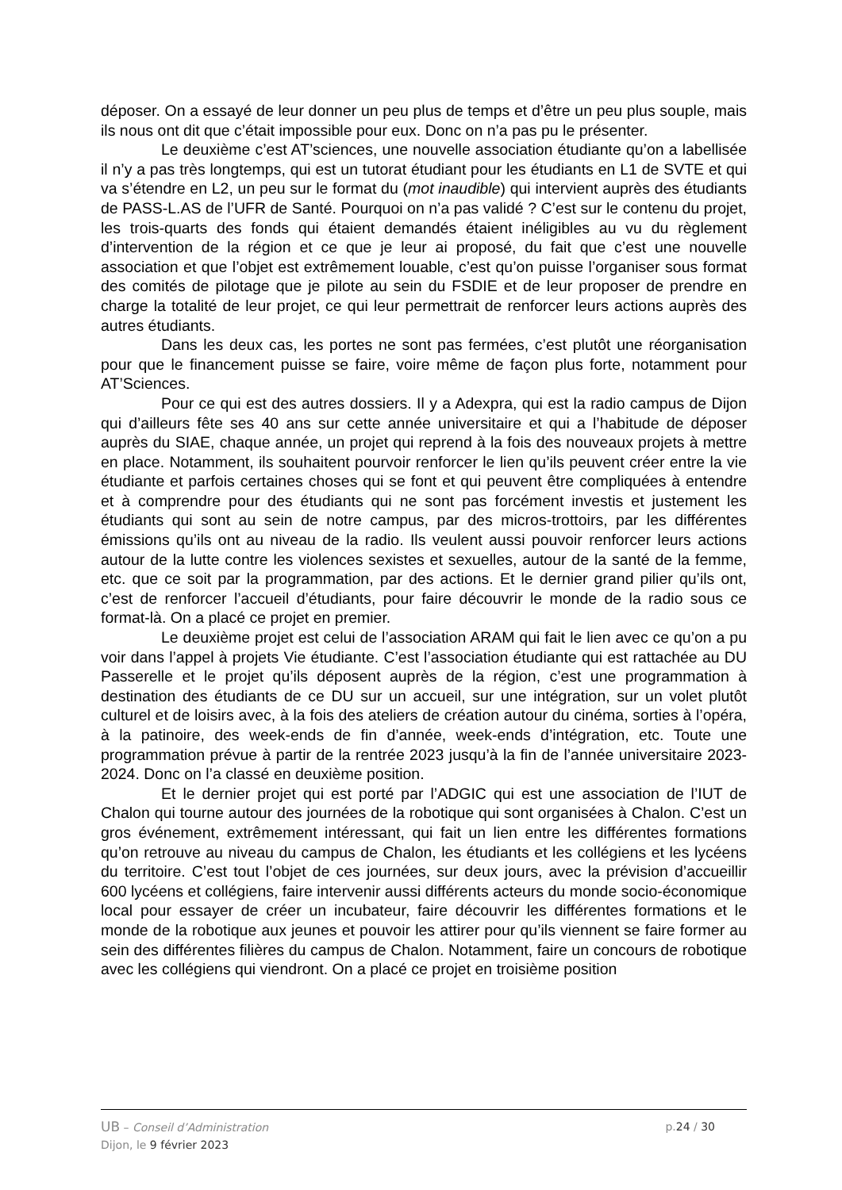déposer. On a essayé de leur donner un peu plus de temps et d’être un peu plus souple, mais ils nous ont dit que c’était impossible pour eux. Donc on n’a pas pu le présenter.
Le deuxième c’est AT’sciences, une nouvelle association étudiante qu’on a labellisée il n’y a pas très longtemps, qui est un tutorat étudiant pour les étudiants en L1 de SVTE et qui va s’étendre en L2, un peu sur le format du (mot inaudible) qui intervient auprès des étudiants de PASS-L.AS de l’UFR de Santé. Pourquoi on n’a pas validé ? C’est sur le contenu du projet, les trois-quarts des fonds qui étaient demandés étaient inéligibles au vu du règlement d’intervention de la région et ce que je leur ai proposé, du fait que c’est une nouvelle association et que l’objet est extrêmement louable, c’est qu’on puisse l’organiser sous format des comités de pilotage que je pilote au sein du FSDIE et de leur proposer de prendre en charge la totalité de leur projet, ce qui leur permettrait de renforcer leurs actions auprès des autres étudiants.
Dans les deux cas, les portes ne sont pas fermées, c’est plutôt une réorganisation pour que le financement puisse se faire, voire même de façon plus forte, notamment pour AT’Sciences.
Pour ce qui est des autres dossiers. Il y a Adexpra, qui est la radio campus de Dijon qui d’ailleurs fête ses 40 ans sur cette année universitaire et qui a l’habitude de déposer auprès du SIAE, chaque année, un projet qui reprend à la fois des nouveaux projets à mettre en place. Notamment, ils souhaitent pourvoir renforcer le lien qu’ils peuvent créer entre la vie étudiante et parfois certaines choses qui se font et qui peuvent être compliquées à entendre et à comprendre pour des étudiants qui ne sont pas forcément investis et justement les étudiants qui sont au sein de notre campus, par des micros-trottoirs, par les différentes émissions qu’ils ont au niveau de la radio. Ils veulent aussi pouvoir renforcer leurs actions autour de la lutte contre les violences sexistes et sexuelles, autour de la santé de la femme, etc. que ce soit par la programmation, par des actions. Et le dernier grand pilier qu’ils ont, c’est de renforcer l’accueil d’étudiants, pour faire découvrir le monde de la radio sous ce format-là. On a placé ce projet en premier.
Le deuxième projet est celui de l’association ARAM qui fait le lien avec ce qu’on a pu voir dans l’appel à projets Vie étudiante. C’est l’association étudiante qui est rattachée au DU Passerelle et le projet qu’ils déposent auprès de la région, c’est une programmation à destination des étudiants de ce DU sur un accueil, sur une intégration, sur un volet plutôt culturel et de loisirs avec, à la fois des ateliers de création autour du cinéma, sorties à l’opéra, à la patinoire, des week-ends de fin d’année, week-ends d’intégration, etc. Toute une programmation prévue à partir de la rentrée 2023 jusqu’à la fin de l’année universitaire 2023-2024. Donc on l’a classé en deuxième position.
Et le dernier projet qui est porté par l’ADGIC qui est une association de l’IUT de Chalon qui tourne autour des journées de la robotique qui sont organisées à Chalon. C’est un gros événement, extrêmement intéressant, qui fait un lien entre les différentes formations qu’on retrouve au niveau du campus de Chalon, les étudiants et les collégiens et les lycéens du territoire. C’est tout l’objet de ces journées, sur deux jours, avec la prévision d’accueillir 600 lycéens et collégiens, faire intervenir aussi différents acteurs du monde socio-économique local pour essayer de créer un incubateur, faire découvrir les différentes formations et le monde de la robotique aux jeunes et pouvoir les attirer pour qu’ils viennent se faire former au sein des différentes filières du campus de Chalon. Notamment, faire un concours de robotique avec les collégiens qui viendront. On a placé ce projet en troisième position
UB – Conseil d’Administration
Dijon, le 9 février 2023
p.24 / 30